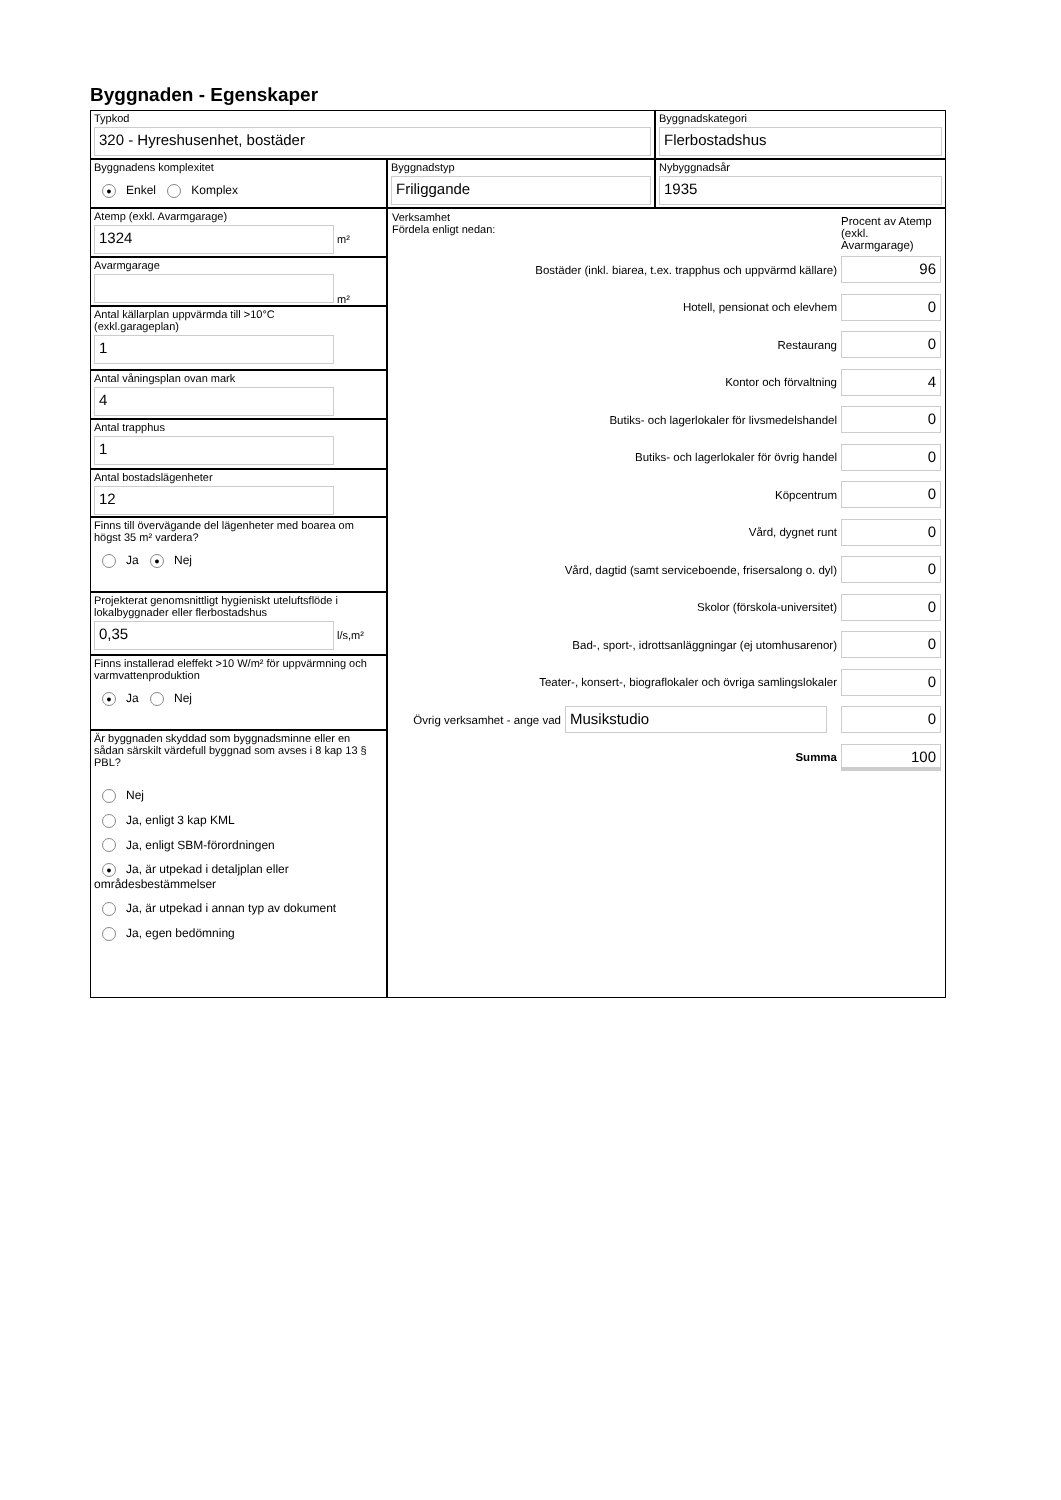Byggnaden - Egenskaper
Typkod
320 - Hyreshusenhet, bostäder
Byggnadskategori
Flerbostadshus
Byggnadens komplexitet
● Enkel Komplex
Byggnadstyp
Friliggande
Nybyggnadsår
1935
Atemp (exkl. Avarmgarage)
1324
m²
Avarmgarage
m²
Antal källarplan uppvärmda till >10°C
(exkl.garageplan)
1
Antal våningsplan ovan mark
4
Antal trapphus
1
Antal bostadslägenheter
12
Finns till övervägande del lägenheter med boarea om högst 35 m² vardera?
Ja ● Nej
Projekterat genomsnittligt hygieniskt uteluftsflöde i lokalbyggnader eller flerbostadshus
0,35
l/s,m²
Finns installerad eleffekt >10 W/m² för uppvärmning och varmvattenproduktion
● Ja Nej
Är byggnaden skyddad som byggnadsminne eller en sådan särskilt värdefull byggnad som avses i 8 kap 13 § PBL?
Nej
Ja, enligt 3 kap KML
Ja, enligt SBM-förordningen
● Ja, är utpekad i detaljplan eller områdesbestämmelser
Ja, är utpekad i annan typ av dokument
Ja, egen bedömning
Verksamhet
Fördela enligt nedan:
Procent av Atemp (exkl. Avarmgarage)
Bostäder (inkl. biarea, t.ex. trapphus och uppvärmd källare)
96
Hotell, pensionat och elevhem
0
Restaurang
0
Kontor och förvaltning
4
Butiks- och lagerlokaler för livsmedelshandel
0
Butiks- och lagerlokaler för övrig handel
0
Köpcentrum
0
Vård, dygnet runt
0
Vård, dagtid (samt serviceboende, frisersalong o. dyl)
0
Skolor (förskola-universitet)
0
Bad-, sport-, idrottsanläggningar (ej utomhusarenor)
0
Teater-, konsert-, biograflokaler och övriga samlingslokaler
0
Övrig verksamhet - ange vad
Musikstudio 0
Summa
100